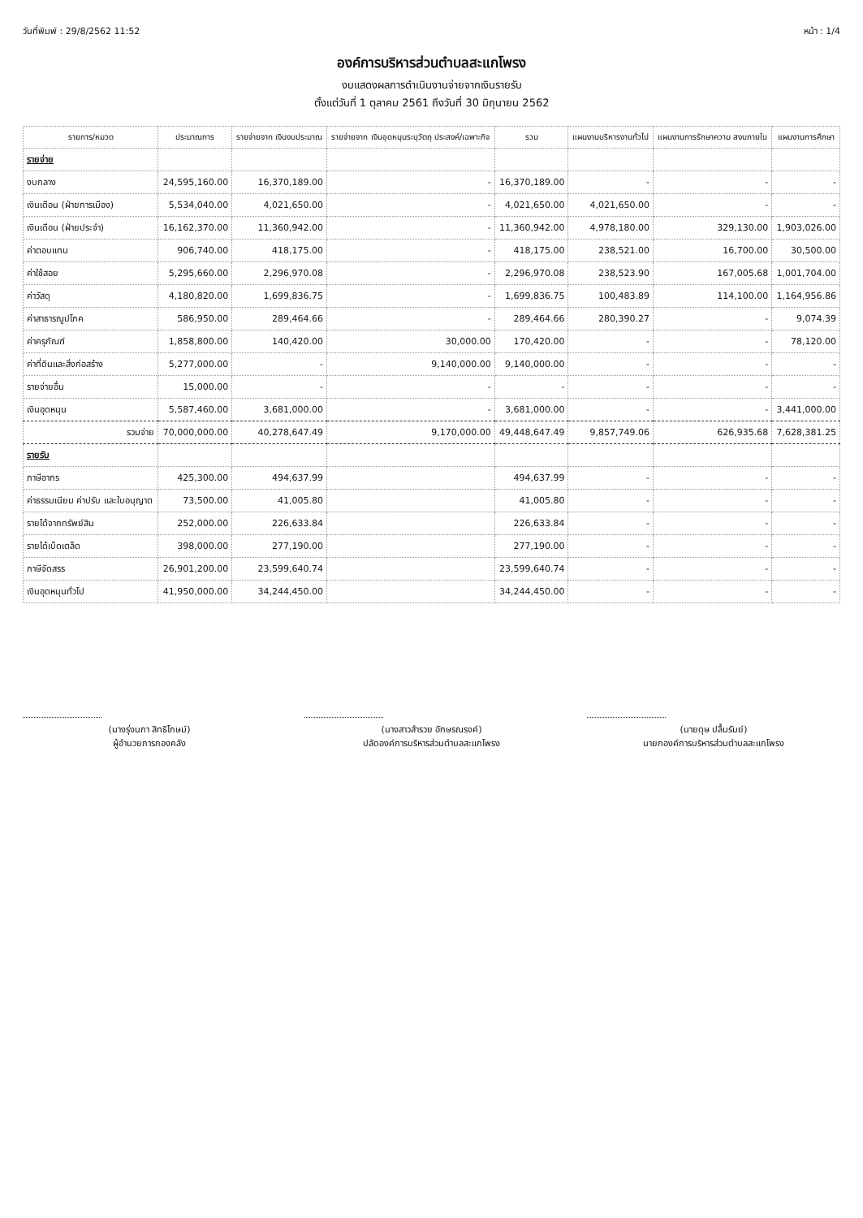วันที่พิมพ์ : 29/8/2562 11:52 หน้า : 1/4
องค์การบริหารส่วนตำบลสะแกโพรง
งบแสดงผลการดำเนินงานจ่ายจากเงินรายรับ
ตั้งแต่วันที่ 1 ตุลาคม 2561 ถึงวันที่ 30 มิถุนายน 2562
| รายการ/หมวด | ประมาณการ | รายจ่ายจาก เงินงบประมาณ | รายจ่ายจาก เงินอุดหนุนระบุวัตถุ ประสงค์/เฉพาะกิจ | รวม | แผนงานบริหารงานทั่วไป | แผนงานการรักษาความ สงบภายใน | แผนงานการศึกษา |
| --- | --- | --- | --- | --- | --- | --- | --- |
| รายจ่าย | | | | | | | |
| งบกลาง | 24,595,160.00 | 16,370,189.00 | - | 16,370,189.00 | - | - | - |
| เงินเดือน (ฝ่ายการเมือง) | 5,534,040.00 | 4,021,650.00 | - | 4,021,650.00 | 4,021,650.00 | - | - |
| เงินเดือน (ฝ่ายประจำ) | 16,162,370.00 | 11,360,942.00 | - | 11,360,942.00 | 4,978,180.00 | 329,130.00 | 1,903,026.00 |
| ค่าตอบแทน | 906,740.00 | 418,175.00 | - | 418,175.00 | 238,521.00 | 16,700.00 | 30,500.00 |
| ค่าใช้สอย | 5,295,660.00 | 2,296,970.08 | - | 2,296,970.08 | 238,523.90 | 167,005.68 | 1,001,704.00 |
| ค่าวัสดุ | 4,180,820.00 | 1,699,836.75 | - | 1,699,836.75 | 100,483.89 | 114,100.00 | 1,164,956.86 |
| ค่าสาธารณูปโภค | 586,950.00 | 289,464.66 | - | 289,464.66 | 280,390.27 | - | 9,074.39 |
| ค่าครุภัณฑ์ | 1,858,800.00 | 140,420.00 | 30,000.00 | 170,420.00 | - | - | 78,120.00 |
| ค่าที่ดินและสิ่งก่อสร้าง | 5,277,000.00 | - | 9,140,000.00 | 9,140,000.00 | - | - | - |
| รายจ่ายอื่น | 15,000.00 | - | - | - | - | - | - |
| เงินอุดหนุน | 5,587,460.00 | 3,681,000.00 | - | 3,681,000.00 | - | - | 3,441,000.00 |
| รวมจ่าย | 70,000,000.00 | 40,278,647.49 | 9,170,000.00 | 49,448,647.49 | 9,857,749.06 | 626,935.68 | 7,628,381.25 |
| รายรับ | | | | | | | |
| ภาษีอากร | 425,300.00 | 494,637.99 | | 494,637.99 | - | - | - |
| ค่าธรรมเนียม ค่าปรับ และใบอนุญาต | 73,500.00 | 41,005.80 | | 41,005.80 | - | - | - |
| รายได้จากทรัพย์สิน | 252,000.00 | 226,633.84 | | 226,633.84 | - | - | - |
| รายได้เบ็ดเตล็ด | 398,000.00 | 277,190.00 | | 277,190.00 | - | - | - |
| ภาษีจัดสรร | 26,901,200.00 | 23,599,640.74 | | 23,599,640.74 | - | - | - |
| เงินอุดหนุนทั่วไป | 41,950,000.00 | 34,244,450.00 | | 34,244,450.00 | - | - | - |
(นางรุ่งนภา สิทธิโกษม์)
ผู้อำนวยการกองคลัง
(นางสาวสำรวย อักษรณรงค์)
ปลัดองค์การบริหารส่วนตำบลสะแกโพรง
(นายดุษ ปลื้มรัมย์)
นายกองค์การบริหารส่วนตำบลสะแกโพรง